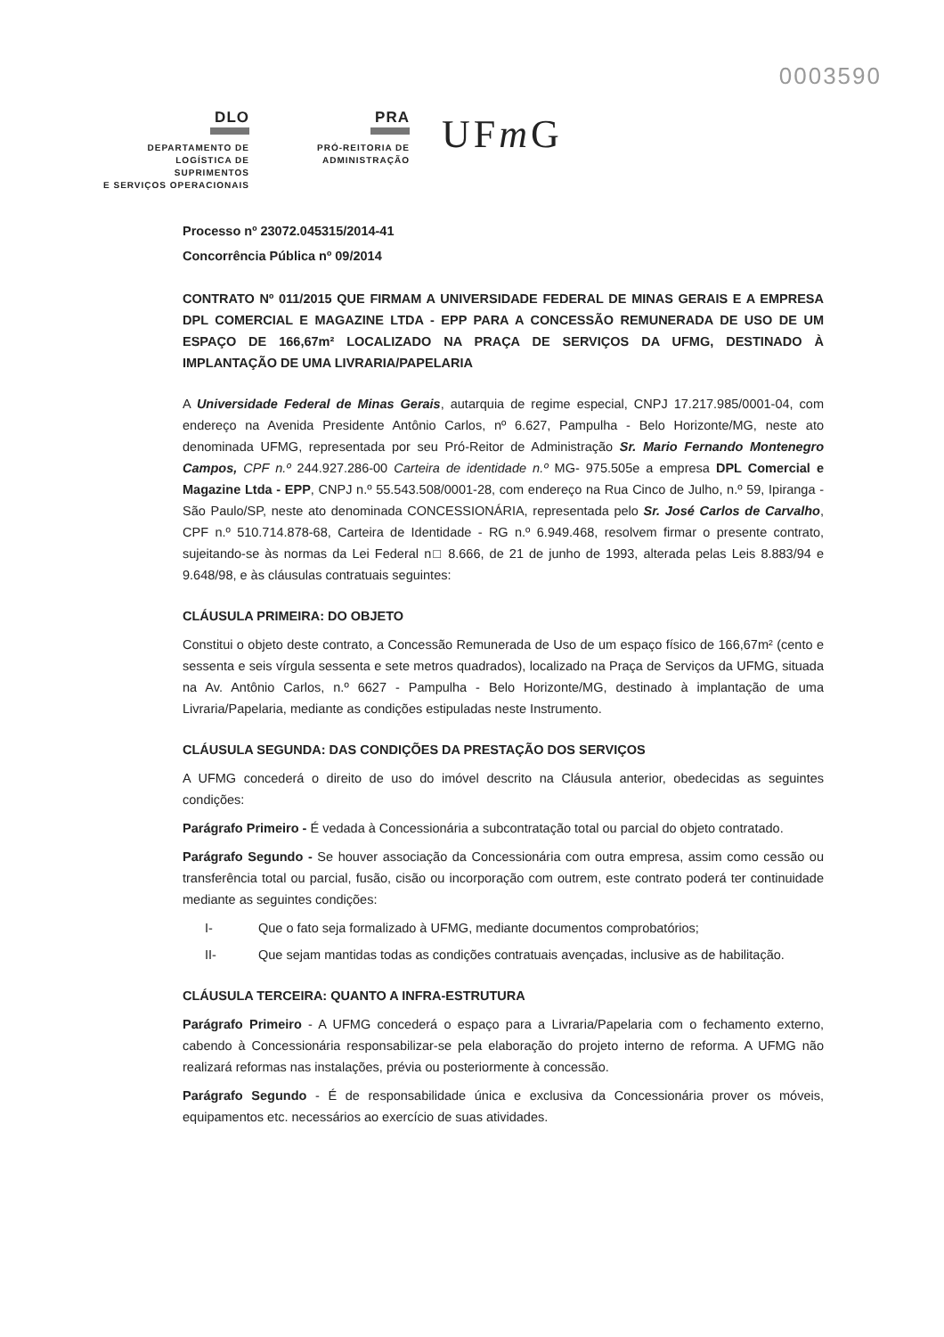0003590
DLO
DEPARTAMENTO DE
LOGÍSTICA DE SUPRIMENTOS
E SERVIÇOS OPERACIONAIS
PRA
PRÓ-REITORIA DE
ADMINISTRAÇÃO
UFm G
Processo nº 23072.045315/2014-41
Concorrência Pública nº 09/2014
CONTRATO Nº 011/2015 QUE FIRMAM A UNIVERSIDADE FEDERAL DE MINAS GERAIS E A EMPRESA DPL COMERCIAL E MAGAZINE LTDA - EPP PARA A CONCESSÃO REMUNERADA DE USO DE UM ESPAÇO DE 166,67m² LOCALIZADO NA PRAÇA DE SERVIÇOS DA UFMG, DESTINADO À IMPLANTAÇÃO DE UMA LIVRARIA/PAPELARIA
A Universidade Federal de Minas Gerais, autarquia de regime especial, CNPJ 17.217.985/0001-04, com endereço na Avenida Presidente Antônio Carlos, nº 6.627, Pampulha - Belo Horizonte/MG, neste ato denominada UFMG, representada por seu Pró-Reitor de Administração Sr. Mario Fernando Montenegro Campos, CPF n.º 244.927.286-00 Carteira de identidade n.º MG- 975.505e a empresa DPL Comercial e Magazine Ltda - EPP, CNPJ n.º 55.543.508/0001-28, com endereço na Rua Cinco de Julho, n.º 59, Ipiranga - São Paulo/SP, neste ato denominada CONCESSIONÁRIA, representada pelo Sr. José Carlos de Carvalho, CPF n.º 510.714.878-68, Carteira de Identidade - RG n.º 6.949.468, resolvem firmar o presente contrato, sujeitando-se às normas da Lei Federal n□ 8.666, de 21 de junho de 1993, alterada pelas Leis 8.883/94 e 9.648/98, e às cláusulas contratuais seguintes:
CLÁUSULA PRIMEIRA: DO OBJETO
Constitui o objeto deste contrato, a Concessão Remunerada de Uso de um espaço físico de 166,67m² (cento e sessenta e seis vírgula sessenta e sete metros quadrados), localizado na Praça de Serviços da UFMG, situada na Av. Antônio Carlos, n.º 6627 - Pampulha - Belo Horizonte/MG, destinado à implantação de uma Livraria/Papelaria, mediante as condições estipuladas neste Instrumento.
CLÁUSULA SEGUNDA: DAS CONDIÇÕES DA PRESTAÇÃO DOS SERVIÇOS
A UFMG concederá o direito de uso do imóvel descrito na Cláusula anterior, obedecidas as seguintes condições:
Parágrafo Primeiro - É vedada à Concessionária a subcontratação total ou parcial do objeto contratado.
Parágrafo Segundo - Se houver associação da Concessionária com outra empresa, assim como cessão ou transferência total ou parcial, fusão, cisão ou incorporação com outrem, este contrato poderá ter continuidade mediante as seguintes condições:
I- Que o fato seja formalizado à UFMG, mediante documentos comprobatórios;
II- Que sejam mantidas todas as condições contratuais avençadas, inclusive as de habilitação.
CLÁUSULA TERCEIRA: QUANTO A INFRA-ESTRUTURA
Parágrafo Primeiro - A UFMG concederá o espaço para a Livraria/Papelaria com o fechamento externo, cabendo à Concessionária responsabilizar-se pela elaboração do projeto interno de reforma. A UFMG não realizará reformas nas instalações, prévia ou posteriormente à concessão.
Parágrafo Segundo - É de responsabilidade única e exclusiva da Concessionária prover os móveis, equipamentos etc. necessários ao exercício de suas atividades.